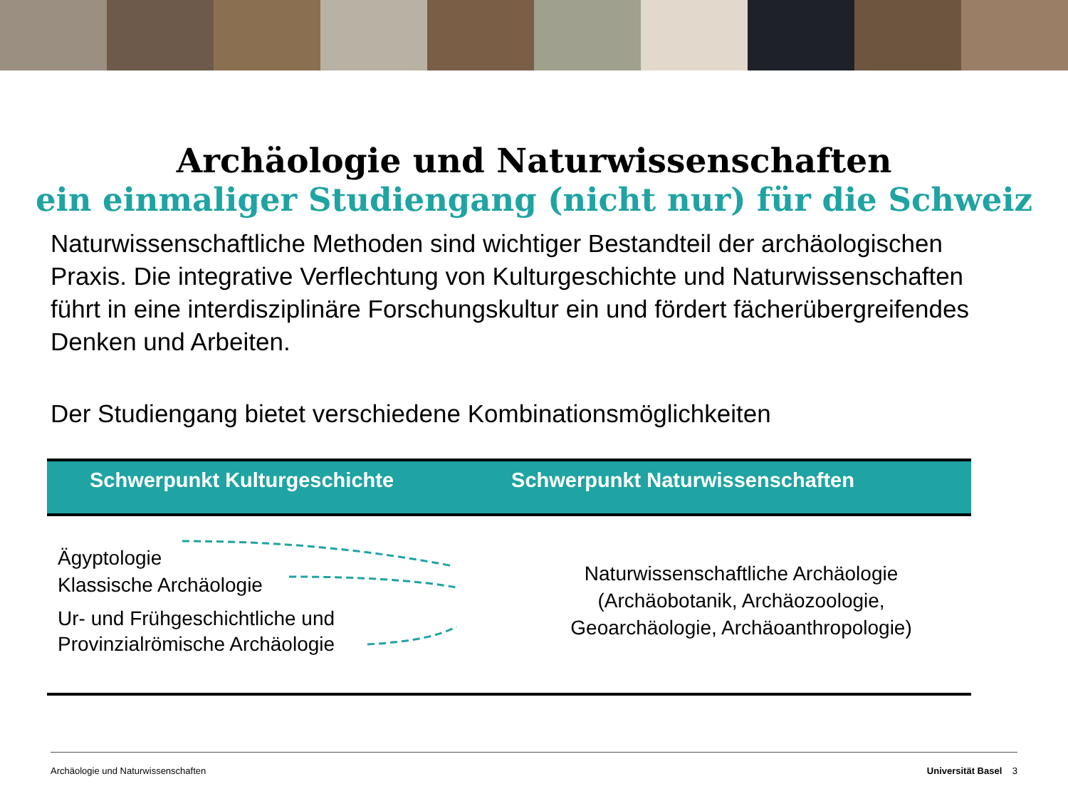Archäologie und Naturwissenschaften
ein einmaliger Studiengang (nicht nur) für die Schweiz
Naturwissenschaftliche Methoden sind wichtiger Bestandteil der archäologischen Praxis. Die integrative Verflechtung von Kulturgeschichte und Naturwissen­schaften führt in eine interdisziplinäre Forschungskultur ein und fördert fächer­übergreifendes Denken und Arbeiten.
Der Studiengang bietet verschiedene Kombinationsmöglichkeiten
| Schwerpunkt Kulturgeschichte | Schwerpunkt Naturwissenschaften |
| --- | --- |
| Ägyptologie Klassische Archäologie Ur- und Frühgeschichtliche und Provinzialrömische Archäologie | Naturwissenschaftliche Archäologie (Archäobotanik, Archäozoologie, Geoarchäologie, Archäoanthropologie) |
Archäologie und Naturwissenschaften Universität Basel 3